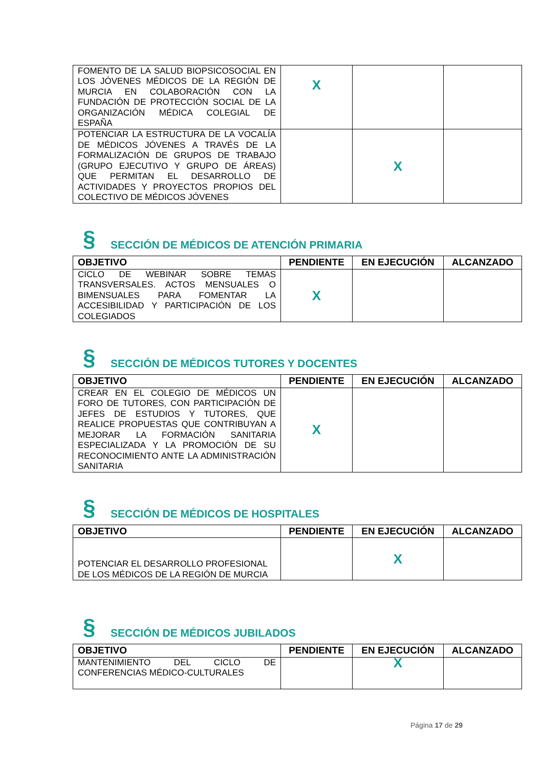| FOMENTO DE LA SALUD BIOPSICOSOCIAL EN LOS JÓVENES MÉDICOS DE LA REGIÓN DE MURCIA EN COLABORACIÓN CON LA FUNDACIÓN DE PROTECCIÓN SOCIAL DE LA ORGANIZACIÓN MÉDICA COLEGIAL DE ESPAÑA | X | | |
| POTENCIAR LA ESTRUCTURA DE LA VOCALÍA DE MÉDICOS JÓVENES A TRAVÉS DE LA FORMALIZACIÓN DE GRUPOS DE TRABAJO (GRUPO EJECUTIVO Y GRUPO DE ÁREAS) QUE PERMITAN EL DESARROLLO DE ACTIVIDADES Y PROYECTOS PROPIOS DEL COLECTIVO DE MÉDICOS JÓVENES | | X | |
§ SECCIÓN DE MÉDICOS DE ATENCIÓN PRIMARIA
| OBJETIVO | PENDIENTE | EN EJECUCIÓN | ALCANZADO |
| --- | --- | --- | --- |
| CICLO DE WEBINAR SOBRE TEMAS TRANSVERSALES. ACTOS MENSUALES O BIMENSUALES PARA FOMENTAR LA ACCESIBILIDAD Y PARTICIPACIÓN DE LOS COLEGIADOS | X | | |
§ SECCIÓN DE MÉDICOS TUTORES Y DOCENTES
| OBJETIVO | PENDIENTE | EN EJECUCIÓN | ALCANZADO |
| --- | --- | --- | --- |
| CREAR EN EL COLEGIO DE MÉDICOS UN FORO DE TUTORES, CON PARTICIPACIÓN DE JEFES DE ESTUDIOS Y TUTORES, QUE REALICE PROPUESTAS QUE CONTRIBUYAN A MEJORAR LA FORMACIÓN SANITARIA ESPECIALIZADA Y LA PROMOCIÓN DE SU RECONOCIMIENTO ANTE LA ADMINISTRACIÓN SANITARIA | X | | |
§ SECCIÓN DE MÉDICOS DE HOSPITALES
| OBJETIVO | PENDIENTE | EN EJECUCIÓN | ALCANZADO |
| --- | --- | --- | --- |
| POTENCIAR EL DESARROLLO PROFESIONAL DE LOS MÉDICOS DE LA REGIÓN DE MURCIA | | X | |
§ SECCIÓN DE MÉDICOS JUBILADOS
| OBJETIVO | PENDIENTE | EN EJECUCIÓN | ALCANZADO |
| --- | --- | --- | --- |
| MANTENIMIENTO DEL CICLO DE CONFERENCIAS MÉDICO-CULTURALES | | X | |
Página 17 de 29